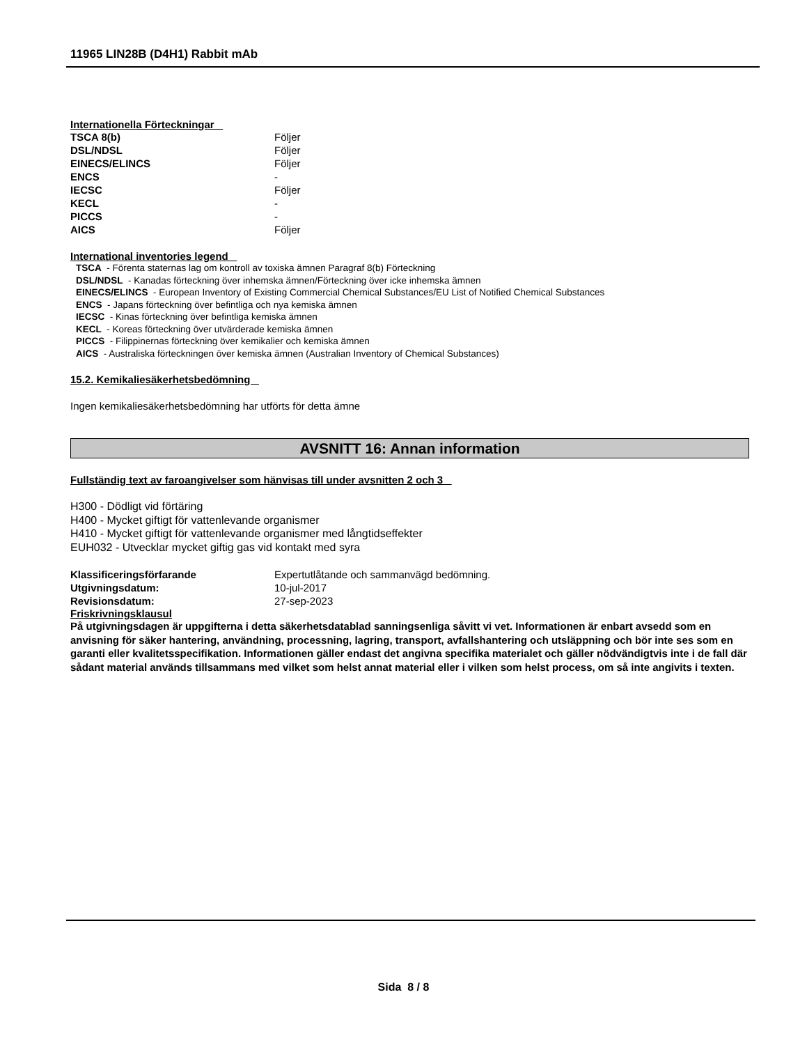11965 LIN28B (D4H1) Rabbit mAb
Internationella Förteckningar
TSCA 8(b) Följer
DSL/NDSL Följer
EINECS/ELINCS Följer
ENCS -
IECSC Följer
KECL -
PICCS -
AICS Följer
International inventories legend
TSCA - Förenta staternas lag om kontroll av toxiska ämnen Paragraf 8(b) Förteckning
DSL/NDSL - Kanadas förteckning över inhemska ämnen/Förteckning över icke inhemska ämnen
EINECS/ELINCS - European Inventory of Existing Commercial Chemical Substances/EU List of Notified Chemical Substances
ENCS - Japans förteckning över befintliga och nya kemiska ämnen
IECSC - Kinas förteckning över befintliga kemiska ämnen
KECL - Koreas förteckning över utvärderade kemiska ämnen
PICCS - Filippinernas förteckning över kemikalier och kemiska ämnen
AICS - Australiska förteckningen över kemiska ämnen (Australian Inventory of Chemical Substances)
15.2. Kemikaliesäkerhetsbedömning
Ingen kemikaliesäkerhetsbedömning har utförts för detta ämne
AVSNITT 16: Annan information
Fullständig text av faroangivelser som hänvisas till under avsnitten 2 och 3
H300 - Dödligt vid förtäring
H400 - Mycket giftigt för vattenlevande organismer
H410 - Mycket giftigt för vattenlevande organismer med långtidseffekter
EUH032 - Utvecklar mycket giftig gas vid kontakt med syra
Klassificeringsförfarande Expertutlåtande och sammanvägd bedömning.
Utgivningsdatum: 10-jul-2017
Revisionsdatum: 27-sep-2023
Friskrivningsklausul
På utgivningsdagen är uppgifterna i detta säkerhetsdatablad sanningsenliga såvitt vi vet. Informationen är enbart avsedd som en anvisning för säker hantering, användning, processning, lagring, transport, avfallshantering och utsläppning och bör inte ses som en garanti eller kvalitetsspecifikation. Informationen gäller endast det angivna specifika materialet och gäller nödvändigtvis inte i de fall där sådant material används tillsammans med vilket som helst annat material eller i vilken som helst process, om så inte angivits i texten.
Sida 8 / 8